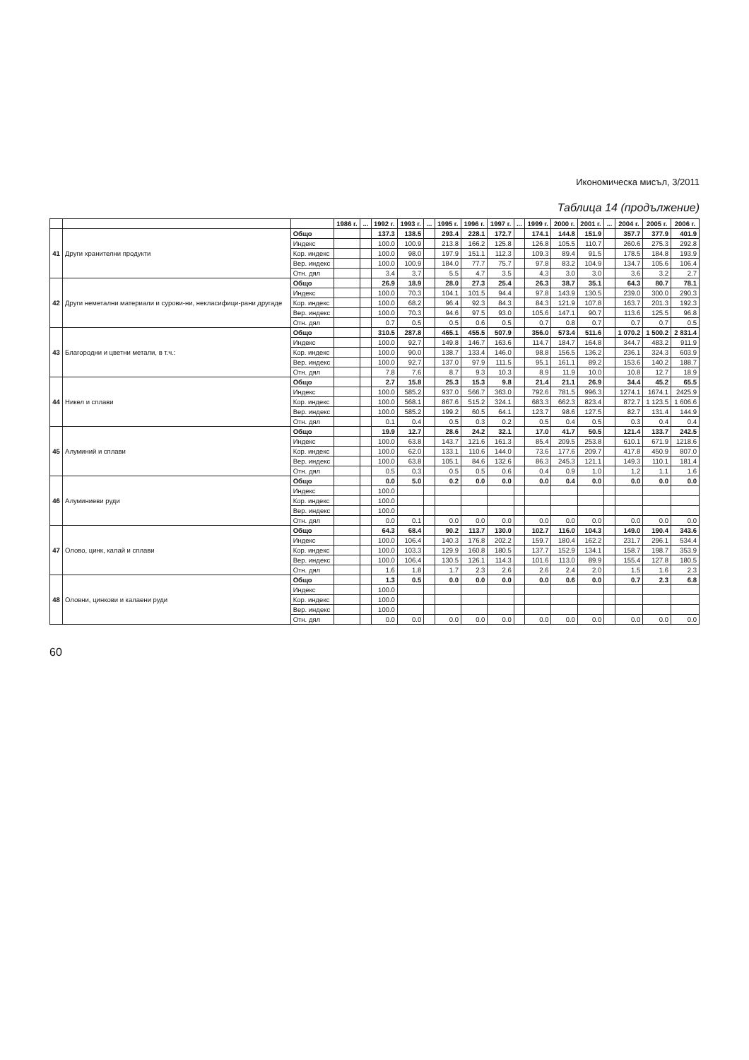Икономическа мисъл, 3/2011
Таблица 14 (продължение)
| | | | 1986 г. | ... | 1992 г. | 1993 г. | ... | 1995 г. | 1996 г. | 1997 г. | ... | 1999 г. | 2000 г. | 2001 г. | ... | 2004 г. | 2005 г. | 2006 г. |
| --- | --- | --- | --- | --- | --- | --- | --- | --- | --- | --- | --- | --- | --- | --- | --- | --- | --- | --- |
| 41 | Други хранителни продукти | Общо | | | 137.3 | 138.5 | | 293.4 | 228.1 | 172.7 | | 174.1 | 144.8 | 151.9 | | 357.7 | 377.9 | 401.9 |
| | | Индекс | | | 100.0 | 100.9 | | 213.8 | 166.2 | 125.8 | | 126.8 | 105.5 | 110.7 | | 260.6 | 275.3 | 292.8 |
| | | Кор. индекс | | | 100.0 | 98.0 | | 197.9 | 151.1 | 112.3 | | 109.3 | 89.4 | 91.5 | | 178.5 | 184.8 | 193.9 |
| | | Вер. индекс | | | 100.0 | 100.9 | | 184.0 | 77.7 | 75.7 | | 97.8 | 83.2 | 104.9 | | 134.7 | 105.6 | 106.4 |
| | | Отн. дял | | | 3.4 | 3.7 | | 5.5 | 4.7 | 3.5 | | 4.3 | 3.0 | 3.0 | | 3.6 | 3.2 | 2.7 |
| 42 | Други неметални материали и сурови-ни, некласифици-рани другаде | Общо | | | 26.9 | 18.9 | | 28.0 | 27.3 | 25.4 | | 26.3 | 38.7 | 35.1 | | 64.3 | 80.7 | 78.1 |
| | | Индекс | | | 100.0 | 70.3 | | 104.1 | 101.5 | 94.4 | | 97.8 | 143.9 | 130.5 | | 239.0 | 300.0 | 290.3 |
| | | Кор. индекс | | | 100.0 | 68.2 | | 96.4 | 92.3 | 84.3 | | 84.3 | 121.9 | 107.8 | | 163.7 | 201.3 | 192.3 |
| | | Вер. индекс | | | 100.0 | 70.3 | | 94.6 | 97.5 | 93.0 | | 105.6 | 147.1 | 90.7 | | 113.6 | 125.5 | 96.8 |
| | | Отн. дял | | | 0.7 | 0.5 | | 0.5 | 0.6 | 0.5 | | 0.7 | 0.8 | 0.7 | | 0.7 | 0.7 | 0.5 |
| 43 | Благородни и цветни метали, в т.ч.: | Общо | | | 310.5 | 287.8 | | 465.1 | 455.5 | 507.9 | | 356.0 | 573.4 | 511.6 | | 1 070.2 | 1 500.2 | 2 831.4 |
| | | Индекс | | | 100.0 | 92.7 | | 149.8 | 146.7 | 163.6 | | 114.7 | 184.7 | 164.8 | | 344.7 | 483.2 | 911.9 |
| | | Кор. индекс | | | 100.0 | 90.0 | | 138.7 | 133.4 | 146.0 | | 98.8 | 156.5 | 136.2 | | 236.1 | 324.3 | 603.9 |
| | | Вер. индекс | | | 100.0 | 92.7 | | 137.0 | 97.9 | 111.5 | | 95.1 | 161.1 | 89.2 | | 153.6 | 140.2 | 188.7 |
| | | Отн. дял | | | 7.8 | 7.6 | | 8.7 | 9.3 | 10.3 | | 8.9 | 11.9 | 10.0 | | 10.8 | 12.7 | 18.9 |
| 44 | Никел и сплави | Общо | | | 2.7 | 15.8 | | 25.3 | 15.3 | 9.8 | | 21.4 | 21.1 | 26.9 | | 34.4 | 45.2 | 65.5 |
| | | Индекс | | | 100.0 | 585.2 | | 937.0 | 566.7 | 363.0 | | 792.6 | 781.5 | 996.3 | | 1274.1 | 1674.1 | 2425.9 |
| | | Кор. индекс | | | 100.0 | 568.1 | | 867.6 | 515.2 | 324.1 | | 683.3 | 662.3 | 823.4 | | 872.7 | 1 123.5 | 1 606.6 |
| | | Вер. индекс | | | 100.0 | 585.2 | | 199.2 | 60.5 | 64.1 | | 123.7 | 98.6 | 127.5 | | 82.7 | 131.4 | 144.9 |
| | | Отн. дял | | | 0.1 | 0.4 | | 0.5 | 0.3 | 0.2 | | 0.5 | 0.4 | 0.5 | | 0.3 | 0.4 | 0.4 |
| 45 | Алуминий и сплави | Общо | | | 19.9 | 12.7 | | 28.6 | 24.2 | 32.1 | | 17.0 | 41.7 | 50.5 | | 121.4 | 133.7 | 242.5 |
| | | Индекс | | | 100.0 | 63.8 | | 143.7 | 121.6 | 161.3 | | 85.4 | 209.5 | 253.8 | | 610.1 | 671.9 | 1218.6 |
| | | Кор. индекс | | | 100.0 | 62.0 | | 133.1 | 110.6 | 144.0 | | 73.6 | 177.6 | 209.7 | | 417.8 | 450.9 | 807.0 |
| | | Вер. индекс | | | 100.0 | 63.8 | | 105.1 | 84.6 | 132.6 | | 86.3 | 245.3 | 121.1 | | 149.3 | 110.1 | 181.4 |
| | | Отн. дял | | | 0.5 | 0.3 | | 0.5 | 0.5 | 0.6 | | 0.4 | 0.9 | 1.0 | | 1.2 | 1.1 | 1.6 |
| 46 | Алуминиеви руди | Общо | | | 0.0 | 5.0 | | 0.2 | 0.0 | 0.0 | | 0.0 | 0.4 | 0.0 | | 0.0 | 0.0 | 0.0 |
| | | Индекс | | | 100.0 | | | | | | | | | | | | | |
| | | Кор. индекс | | | 100.0 | | | | | | | | | | | | | |
| | | Вер. индекс | | | 100.0 | | | | | | | | | | | | | |
| | | Отн. дял | | | 0.0 | 0.1 | | 0.0 | 0.0 | 0.0 | | 0.0 | 0.0 | 0.0 | | 0.0 | 0.0 | 0.0 |
| 47 | Олово, цинк, калай и сплави | Общо | | | 64.3 | 68.4 | | 90.2 | 113.7 | 130.0 | | 102.7 | 116.0 | 104.3 | | 149.0 | 190.4 | 343.6 |
| | | Индекс | | | 100.0 | 106.4 | | 140.3 | 176.8 | 202.2 | | 159.7 | 180.4 | 162.2 | | 231.7 | 296.1 | 534.4 |
| | | Кор. индекс | | | 100.0 | 103.3 | | 129.9 | 160.8 | 180.5 | | 137.7 | 152.9 | 134.1 | | 158.7 | 198.7 | 353.9 |
| | | Вер. индекс | | | 100.0 | 106.4 | | 130.5 | 126.1 | 114.3 | | 101.6 | 113.0 | 89.9 | | 155.4 | 127.8 | 180.5 |
| | | Отн. дял | | | 1.6 | 1.8 | | 1.7 | 2.3 | 2.6 | | 2.6 | 2.4 | 2.0 | | 1.5 | 1.6 | 2.3 |
| 48 | Оловни, цинкови и калаени руди | Общо | | | 1.3 | 0.5 | | 0.0 | 0.0 | 0.0 | | 0.0 | 0.6 | 0.0 | | 0.7 | 2.3 | 6.8 |
| | | Индекс | | | 100.0 | | | | | | | | | | | | | |
| | | Кор. индекс | | | 100.0 | | | | | | | | | | | | | |
| | | Вер. индекс | | | 100.0 | | | | | | | | | | | | | |
| | | Отн. дял | | | 0.0 | 0.0 | | 0.0 | 0.0 | 0.0 | | 0.0 | 0.0 | 0.0 | | 0.0 | 0.0 | 0.0 |
60